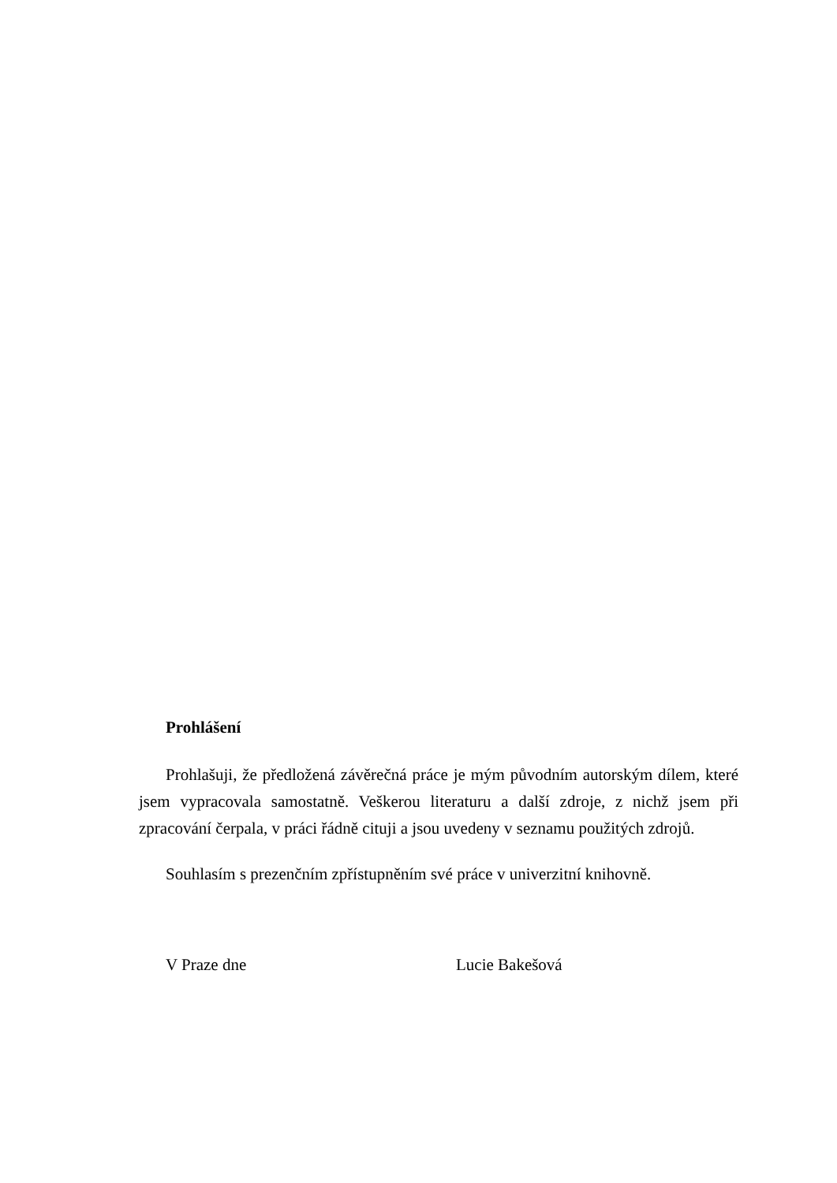Prohlášení
Prohlašuji, že předložená závěrečná práce je mým původním autorským dílem, které jsem vypracovala samostatně. Veškerou literaturu a další zdroje, z nichž jsem při zpracování čerpala, v práci řádně cituji a jsou uvedeny v seznamu použitých zdrojů.
Souhlasím s prezenčním zpřístupněním své práce v univerzitní knihovně.
V Praze dne Lucie Bakešová